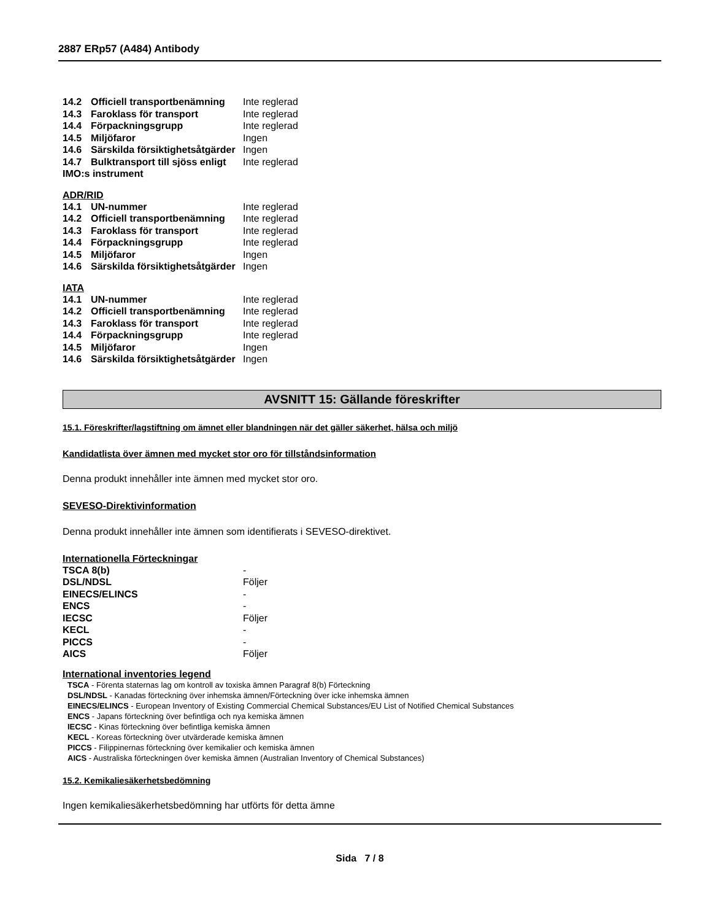2887 ERp57 (A484) Antibody
| 14.2 | Officiell transportbenämning | Inte reglerad |
| 14.3 | Faroklass för transport | Inte reglerad |
| 14.4 | Förpackningsgrupp | Inte reglerad |
| 14.5 | Miljöfaror | Ingen |
| 14.6 | Särskilda försiktighetsåtgärder | Ingen |
| 14.7 | Bulktransport till sjöss enligt | Inte reglerad |
| IMO:s instrument | | |
ADR/RID
| 14.1 | UN-nummer | Inte reglerad |
| 14.2 | Officiell transportbenämning | Inte reglerad |
| 14.3 | Faroklass för transport | Inte reglerad |
| 14.4 | Förpackningsgrupp | Inte reglerad |
| 14.5 | Miljöfaror | Ingen |
| 14.6 | Särskilda försiktighetsåtgärder | Ingen |
IATA
| 14.1 | UN-nummer | Inte reglerad |
| 14.2 | Officiell transportbenämning | Inte reglerad |
| 14.3 | Faroklass för transport | Inte reglerad |
| 14.4 | Förpackningsgrupp | Inte reglerad |
| 14.5 | Miljöfaror | Ingen |
| 14.6 | Särskilda försiktighetsåtgärder | Ingen |
AVSNITT 15: Gällande föreskrifter
15.1. Föreskrifter/lagstiftning om ämnet eller blandningen när det gäller säkerhet, hälsa och miljö
Kandidatlista över ämnen med mycket stor oro för tillståndsinformation
Denna produkt innehåller inte ämnen med mycket stor oro.
SEVESO-Direktivinformation
Denna produkt innehåller inte ämnen som identifierats i SEVESO-direktivet.
Internationella Förteckningar
| TSCA 8(b) | - |
| DSL/NDSL | Följer |
| EINECS/ELINCS | - |
| ENCS | - |
| IECSC | Följer |
| KECL | - |
| PICCS | - |
| AICS | Följer |
International inventories legend
TSCA - Förenta staternas lag om kontroll av toxiska ämnen Paragraf 8(b) Förteckning
DSL/NDSL - Kanadas förteckning över inhemska ämnen/Förteckning över icke inhemska ämnen
EINECS/ELINCS - European Inventory of Existing Commercial Chemical Substances/EU List of Notified Chemical Substances
ENCS - Japans förteckning över befintliga och nya kemiska ämnen
IECSC - Kinas förteckning över befintliga kemiska ämnen
KECL - Koreas förteckning över utvärderade kemiska ämnen
PICCS - Filippinernas förteckning över kemikalier och kemiska ämnen
AICS - Australiska förteckningen över kemiska ämnen (Australian Inventory of Chemical Substances)
15.2. Kemikaliesäkerhetsbedömning
Ingen kemikaliesäkerhetsbedömning har utförts för detta ämne
Sida 7 / 8